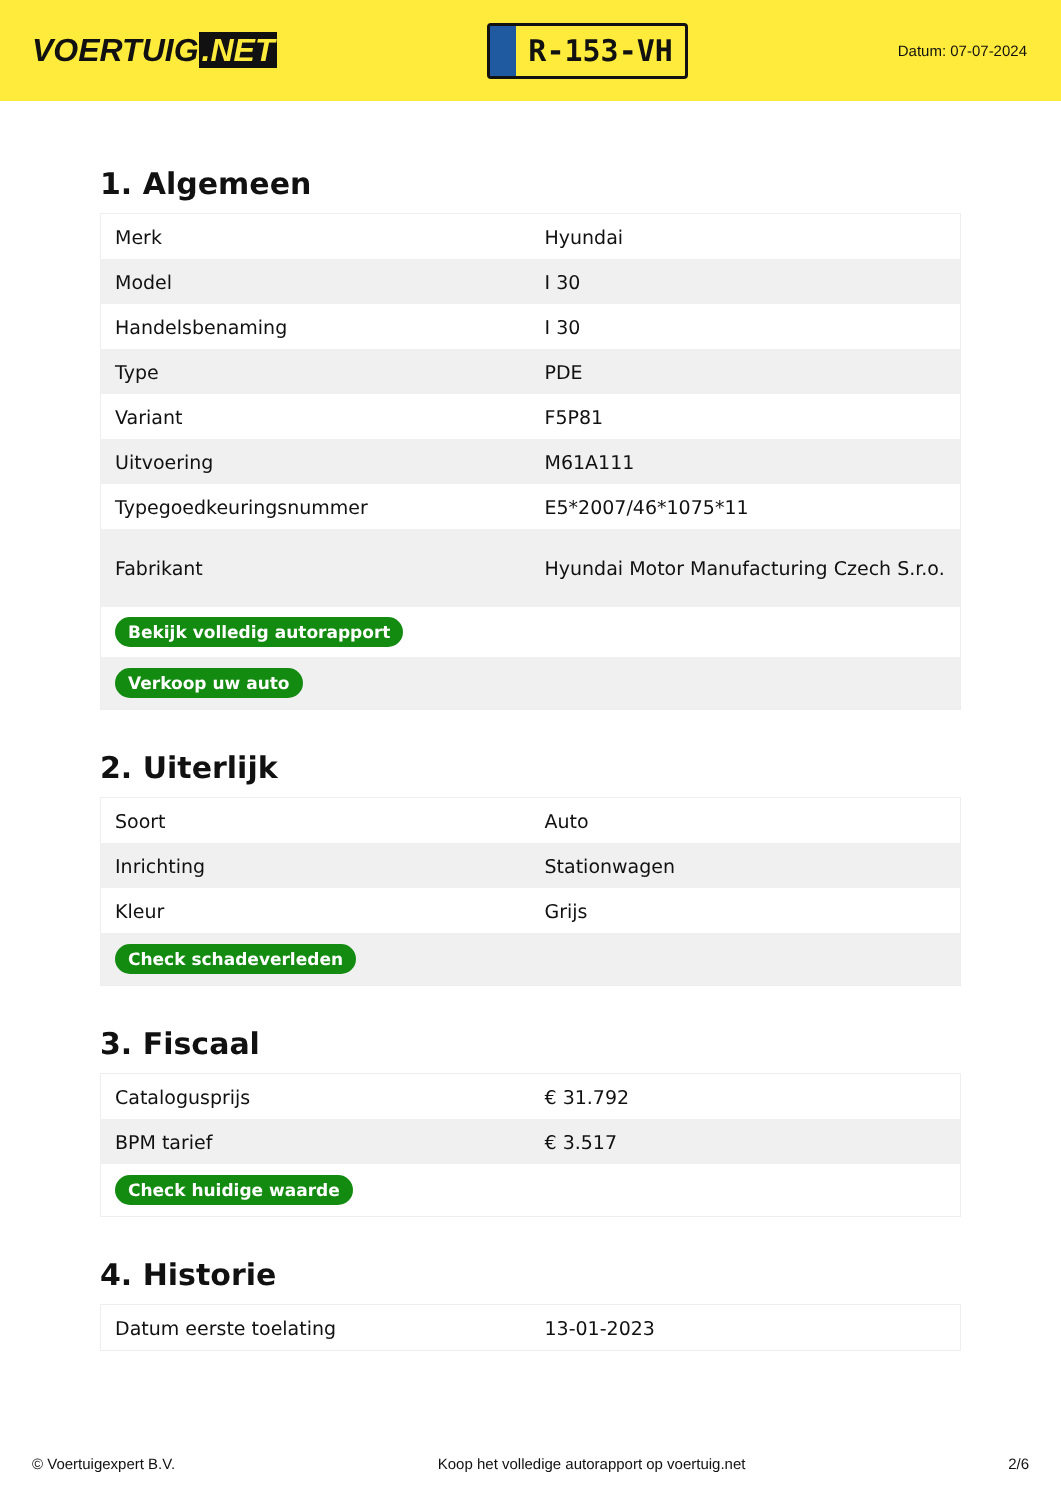VOERTUIG.NET
R-153-VH
Datum: 07-07-2024
1. Algemeen
| Merk | Hyundai |
| Model | I 30 |
| Handelsbenaming | I 30 |
| Type | PDE |
| Variant | F5P81 |
| Uitvoering | M61A111 |
| Typegoedkeuringsnummer | E5*2007/46*1075*11 |
| Fabrikant | Hyundai Motor Manufacturing Czech S.r.o. |
| Bekijk volledig autorapport | |
| Verkoop uw auto | |
2. Uiterlijk
| Soort | Auto |
| Inrichting | Stationwagen |
| Kleur | Grijs |
| Check schadeverleden | |
3. Fiscaal
| Catalogusprijs | € 31.792 |
| BPM tarief | € 3.517 |
| Check huidige waarde | |
4. Historie
| Datum eerste toelating | 13-01-2023 |
© Voertuigexpert B.V. Koop het volledige autorapport op voertuig.net 2/6